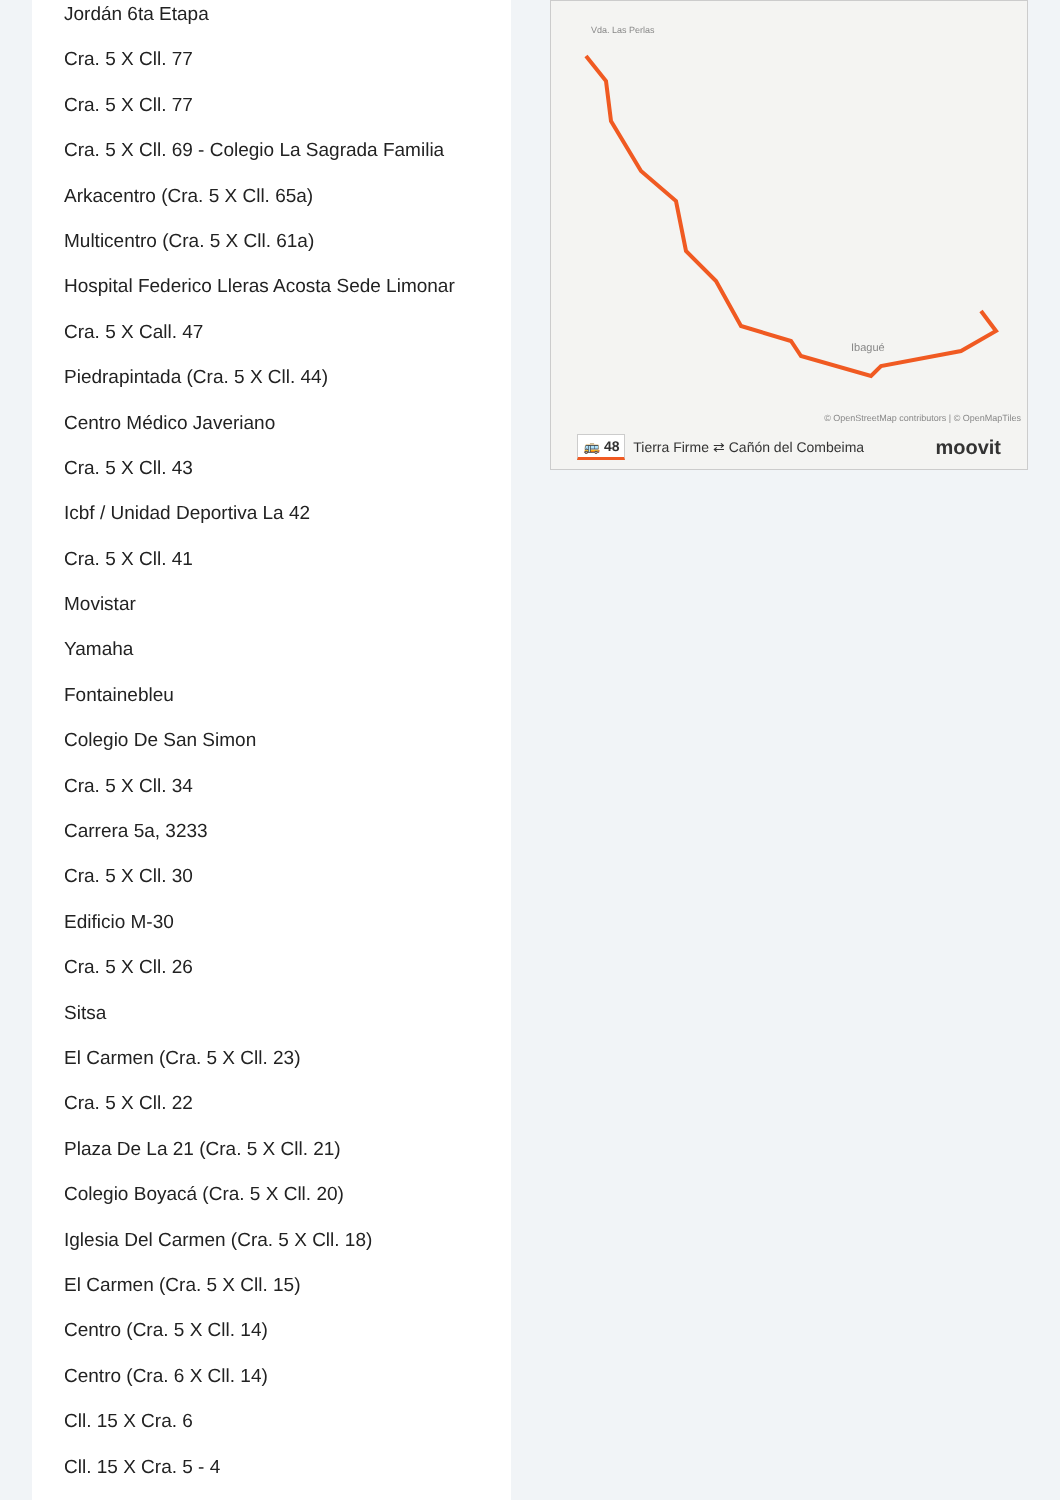Jordán 6ta Etapa
Cra. 5 X Cll. 77
Cra. 5 X Cll. 77
Cra. 5 X Cll. 69 - Colegio La Sagrada Familia
Arkacentro (Cra. 5 X Cll. 65a)
Multicentro (Cra. 5 X Cll. 61a)
Hospital Federico Lleras Acosta Sede Limonar
Cra. 5 X Call. 47
Piedrapintada (Cra. 5 X Cll. 44)
Centro Médico Javeriano
Cra. 5 X Cll. 43
Icbf / Unidad Deportiva La 42
Cra. 5 X Cll. 41
Movistar
Yamaha
Fontainebleu
Colegio De San Simon
Cra. 5 X Cll. 34
Carrera 5a, 3233
Cra. 5 X Cll. 30
Edificio M-30
Cra. 5 X Cll. 26
Sitsa
El Carmen (Cra. 5 X Cll. 23)
Cra. 5 X Cll. 22
Plaza De La 21 (Cra. 5 X Cll. 21)
Colegio Boyacá (Cra. 5 X Cll. 20)
Iglesia Del Carmen (Cra. 5 X Cll. 18)
El Carmen (Cra. 5 X Cll. 15)
Centro (Cra. 5 X Cll. 14)
Centro (Cra. 6 X Cll. 14)
Cll. 15 X Cra. 6
Cll. 15 X Cra. 5 - 4
Vda. Las Perlas
Ibagué
© OpenStreetMap contributors | © OpenMapTiles
🚌 48 Tierra Firme ⇄ Cañón del Combeima moovit